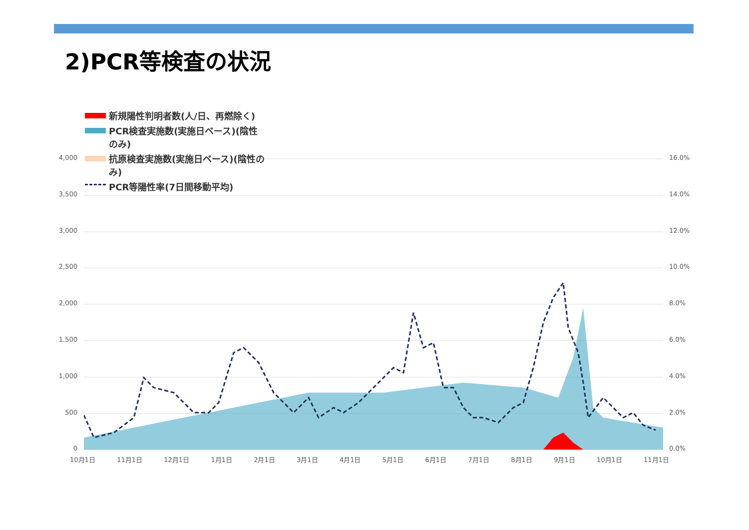2)PCR等検査の状況
新規陽性判明者数(人/日、再燃除く)
PCR検査実施数(実施日ベース)(陰性のみ)
抗原検査実施数(実施日ベース)(陰性のみ)
PCR等陽性率(7日間移動平均)
4,000
3,500
3,000
2,500
2,000
1,500
1,000
500
0
16.0%
14.0%
12.0%
10.0%
8.0%
6.0%
4.0%
2.0%
0.0%
10月1日 11月1日 12月1日 1月1日 2月1日 3月1日 4月1日 5月1日 6月1日 7月1日 8月1日 9月1日 10月1日 11月1日